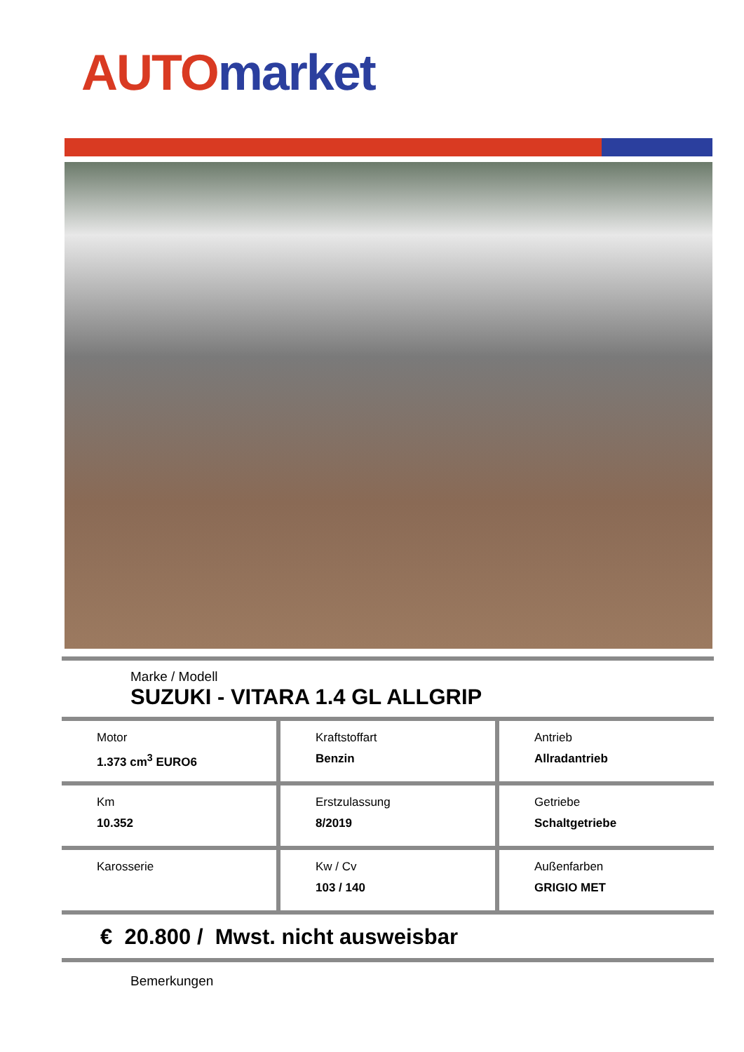AUTO market
Marke / Modell
SUZUKI - VITARA 1.4 GL ALLGRIP
Motor
1.373 cm<sup>3</sup> EURO6
Kraftstoffart
Benzin
Antrieb
Allradantrieb
Km
10.352
Erstzulassung
8/2019
Getriebe
Schaltgetriebe
Karosserie Kw / Cv
103 / 140
Außenfarben
GRIGIO MET
€ 20.800 / Mwst. nicht ausweisbar
Bemerkungen